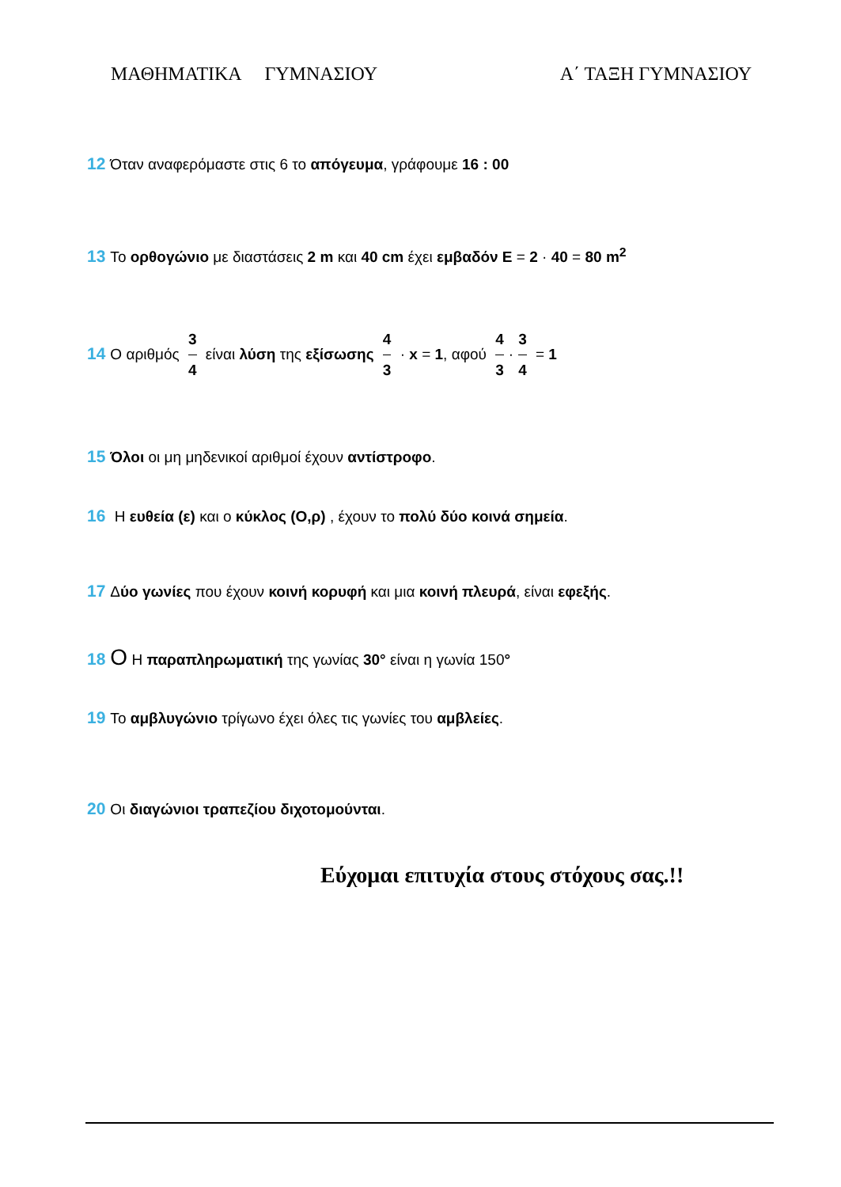ΜΑΘΗΜΑΤΙΚΑ ΓΥΜΝΑΣΙΟΥ Α΄ ΤΑΞΗ ΓΥΜΝΑΣΙΟΥ
12 Όταν αναφερόμαστε στις 6 το απόγευμα, γράφουμε 16 : 00
13 Το ορθογώνιο με διαστάσεις 2 m και 40 cm έχει εμβαδόν E = 2 · 40 = 80 m<sup>2</sup>
14 Ο αριθμός 3 4 είναι λύση της εξίσωσης 4 3 · x = 1, αφού 4 3 · 3 4 = 1
15 Όλοι οι μη μηδενικοί αριθμοί έχουν αντίστροφο.
16 Η ευθεία (ε) και ο κύκλος (Ο,ρ) , έχουν το πολύ δύο κοινά σημεία.
17 Δύο γωνίες που έχουν κοινή κορυφή και μια κοινή πλευρά, είναι εφεξής.
18 Ο Η παραπληρωματική της γωνίας 30° είναι η γωνία 150°
19 Το αμβλυγώνιο τρίγωνο έχει όλες τις γωνίες του αμβλείες.
20 Οι διαγώνιοι τραπεζίου διχοτομούνται.
Εύχομαι επιτυχία στους στόχους σας.!!